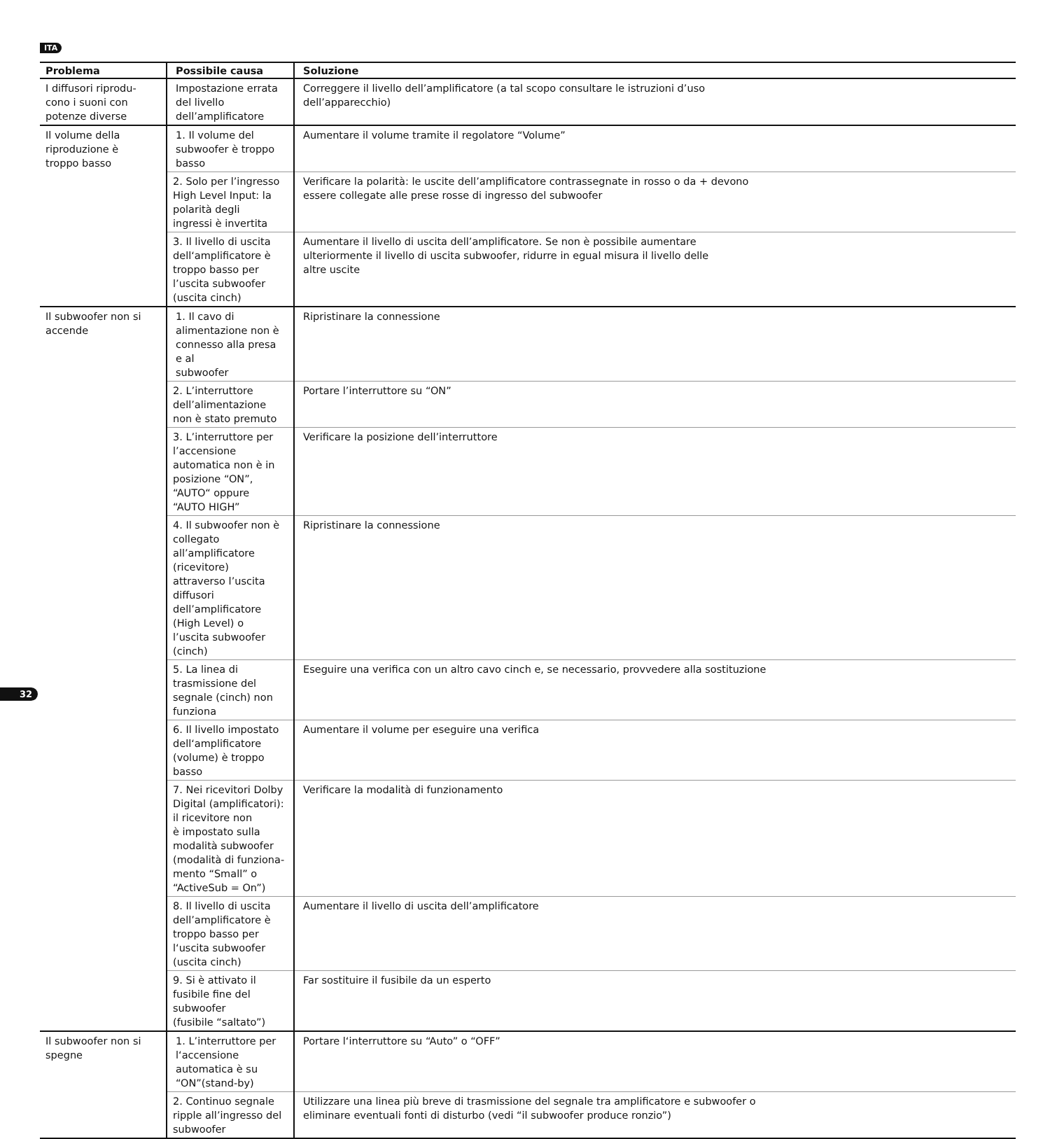ITA
| Problema | Possibile causa | Soluzione |
| --- | --- | --- |
| I diffusori riprodu- cono i suoni con potenze diverse | Impostazione errata del livello dell’amplificatore | Correggere il livello dell’amplificatore (a tal scopo consultare le istruzioni d’uso dell’apparecchio) |
| Il volume della riproduzione è troppo basso | 1. Il volume del subwoofer è troppo basso | Aumentare il volume tramite il regolatore “Volume” |
| | 2. Solo per l’ingresso High Level Input: la polarità degli ingressi è invertita | Verificare la polarità: le uscite dell’amplificatore contrassegnate in rosso o da + devono essere collegate alle prese rosse di ingresso del subwoofer |
| | 3. Il livello di uscita dell‘amplificatore è troppo basso per l’uscita subwoofer (uscita cinch) | Aumentare il livello di uscita dell’amplificatore. Se non è possibile aumentare ulteriormente il livello di uscita subwoofer, ridurre in egual misura il livello delle altre uscite |
| Il subwoofer non si accende | 1. Il cavo di alimentazione non è connesso alla presa e al subwoofer | Ripristinare la connessione |
| | 2. L’interruttore dell’alimentazione non è stato premuto | Portare l’interruttore su “ON” |
| | 3. L’interruttore per l’accensione automatica non è in posizione “ON”, “AUTO“ oppure “AUTO HIGH” | Verificare la posizione dell’interruttore |
| | 4. Il subwoofer non è collegato all’amplificatore (ricevitore) attraverso l’uscita diffusori dell’amplificatore (High Level) o l’uscita subwoofer (cinch) | Ripristinare la connessione |
| | 5. La linea di trasmissione del segnale (cinch) non funziona | Eseguire una verifica con un altro cavo cinch e, se necessario, provvedere alla sostituzione |
| | 6. Il livello impostato dell‘amplificatore (volume) è troppo basso | Aumentare il volume per eseguire una verifica |
| | 7. Nei ricevitori Dolby Digital (amplificatori): il ricevitore non è impostato sulla modalità subwoofer (modalità di funziona- mento “Small” o “ActiveSub = On”) | Verificare la modalità di funzionamento |
| | 8. Il livello di uscita dell’amplificatore è troppo basso per l‘uscita subwoofer (uscita cinch) | Aumentare il livello di uscita dell’amplificatore |
| | 9. Si è attivato il fusibile fine del subwoofer (fusibile “saltato”) | Far sostituire il fusibile da un esperto |
| Il subwoofer non si spegne | 1. L’interruttore per l‘accensione automatica è su “ON”(stand-by) | Portare l‘interruttore su “Auto” o “OFF” |
| | 2. Continuo segnale ripple all’ingresso del subwoofer | Utilizzare una linea più breve di trasmissione del segnale tra amplificatore e subwoofer o eliminare eventuali fonti di disturbo (vedi “il subwoofer produce ronzio”) |
32